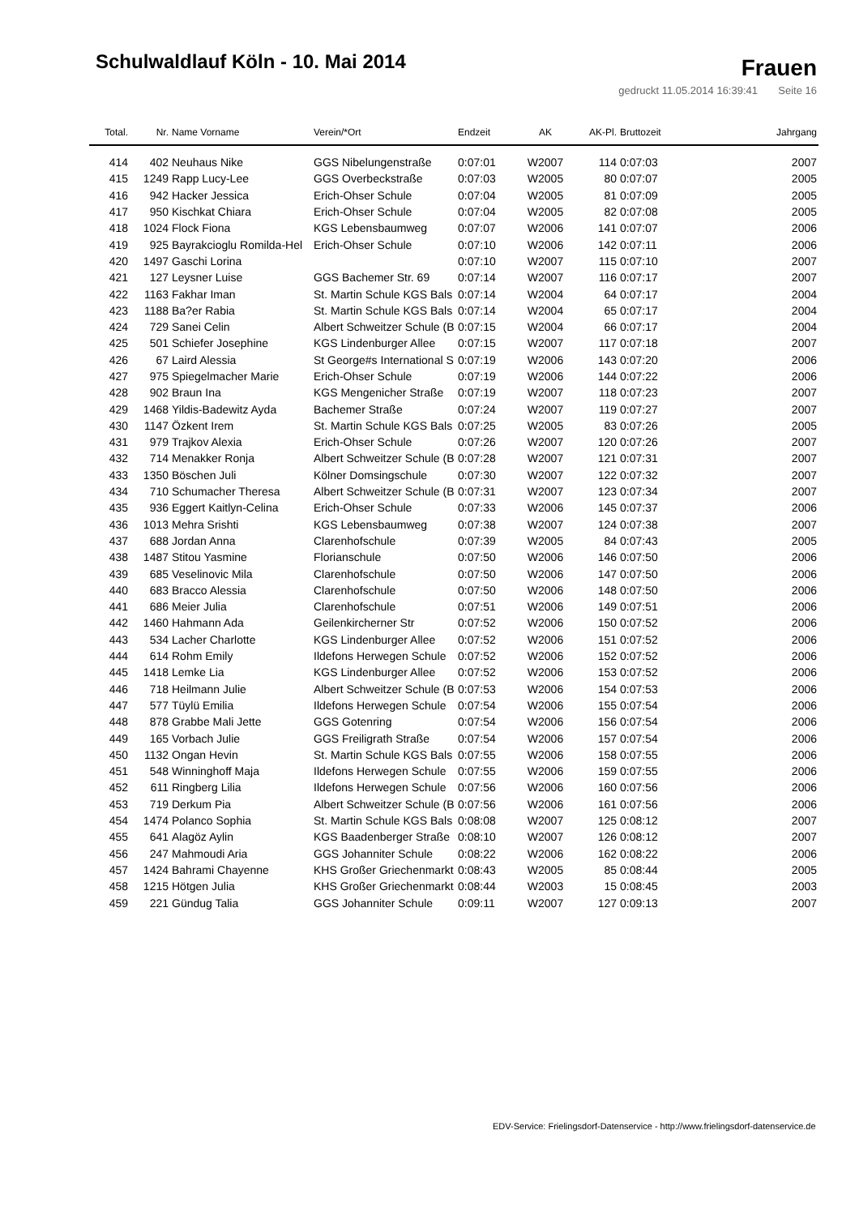Schulwaldlauf Köln - 10. Mai 2014
Frauen
gedruckt 11.05.2014 16:39:41 Seite 16
| Total. | Nr. | Name Vorname | Verein/*Ort | Endzeit | AK | AK-Pl. | Bruttozeit | Jahrgang |
| --- | --- | --- | --- | --- | --- | --- | --- | --- |
| 414 | 402 | Neuhaus Nike | GGS Nibelungenstraße | 0:07:01 | W2007 | 114 | 0:07:03 | 2007 |
| 415 | 1249 | Rapp Lucy-Lee | GGS Overbeckstraße | 0:07:03 | W2005 | 80 | 0:07:07 | 2005 |
| 416 | 942 | Hacker Jessica | Erich-Ohser Schule | 0:07:04 | W2005 | 81 | 0:07:09 | 2005 |
| 417 | 950 | Kischkat Chiara | Erich-Ohser Schule | 0:07:04 | W2005 | 82 | 0:07:08 | 2005 |
| 418 | 1024 | Flock Fiona | KGS Lebensbaumweg | 0:07:07 | W2006 | 141 | 0:07:07 | 2006 |
| 419 | 925 | Bayrakcioglu Romilda-Hel | Erich-Ohser Schule | 0:07:10 | W2006 | 142 | 0:07:11 | 2006 |
| 420 | 1497 | Gaschi Lorina | | 0:07:10 | W2007 | 115 | 0:07:10 | 2007 |
| 421 | 127 | Leysner Luise | GGS Bachemer Str. 69 | 0:07:14 | W2007 | 116 | 0:07:17 | 2007 |
| 422 | 1163 | Fakhar Iman | St. Martin Schule KGS Bals | 0:07:14 | W2004 | 64 | 0:07:17 | 2004 |
| 423 | 1188 | Ba?er Rabia | St. Martin Schule KGS Bals | 0:07:14 | W2004 | 65 | 0:07:17 | 2004 |
| 424 | 729 | Sanei Celin | Albert Schweitzer Schule (B | 0:07:15 | W2004 | 66 | 0:07:17 | 2004 |
| 425 | 501 | Schiefer Josephine | KGS Lindenburger Allee | 0:07:15 | W2007 | 117 | 0:07:18 | 2007 |
| 426 | 67 | Laird Alessia | St George#s International S | 0:07:19 | W2006 | 143 | 0:07:20 | 2006 |
| 427 | 975 | Spiegelmacher Marie | Erich-Ohser Schule | 0:07:19 | W2006 | 144 | 0:07:22 | 2006 |
| 428 | 902 | Braun Ina | KGS Mengenicher Straße | 0:07:19 | W2007 | 118 | 0:07:23 | 2007 |
| 429 | 1468 | Yildis-Badewitz Ayda | Bachemer Straße | 0:07:24 | W2007 | 119 | 0:07:27 | 2007 |
| 430 | 1147 | Özkent Irem | St. Martin Schule KGS Bals | 0:07:25 | W2005 | 83 | 0:07:26 | 2005 |
| 431 | 979 | Trajkov Alexia | Erich-Ohser Schule | 0:07:26 | W2007 | 120 | 0:07:26 | 2007 |
| 432 | 714 | Menakker Ronja | Albert Schweitzer Schule (B | 0:07:28 | W2007 | 121 | 0:07:31 | 2007 |
| 433 | 1350 | Böschen Juli | Kölner Domsingschule | 0:07:30 | W2007 | 122 | 0:07:32 | 2007 |
| 434 | 710 | Schumacher Theresa | Albert Schweitzer Schule (B | 0:07:31 | W2007 | 123 | 0:07:34 | 2007 |
| 435 | 936 | Eggert Kaitlyn-Celina | Erich-Ohser Schule | 0:07:33 | W2006 | 145 | 0:07:37 | 2006 |
| 436 | 1013 | Mehra Srishti | KGS Lebensbaumweg | 0:07:38 | W2007 | 124 | 0:07:38 | 2007 |
| 437 | 688 | Jordan Anna | Clarenhofschule | 0:07:39 | W2005 | 84 | 0:07:43 | 2005 |
| 438 | 1487 | Stitou Yasmine | Florianschule | 0:07:50 | W2006 | 146 | 0:07:50 | 2006 |
| 439 | 685 | Veselinovic Mila | Clarenhofschule | 0:07:50 | W2006 | 147 | 0:07:50 | 2006 |
| 440 | 683 | Bracco Alessia | Clarenhofschule | 0:07:50 | W2006 | 148 | 0:07:50 | 2006 |
| 441 | 686 | Meier Julia | Clarenhofschule | 0:07:51 | W2006 | 149 | 0:07:51 | 2006 |
| 442 | 1460 | Hahmann Ada | Geilenkircherner Str | 0:07:52 | W2006 | 150 | 0:07:52 | 2006 |
| 443 | 534 | Lacher Charlotte | KGS Lindenburger Allee | 0:07:52 | W2006 | 151 | 0:07:52 | 2006 |
| 444 | 614 | Rohm Emily | Ildefons Herwegen Schule | 0:07:52 | W2006 | 152 | 0:07:52 | 2006 |
| 445 | 1418 | Lemke Lia | KGS Lindenburger Allee | 0:07:52 | W2006 | 153 | 0:07:52 | 2006 |
| 446 | 718 | Heilmann Julie | Albert Schweitzer Schule (B | 0:07:53 | W2006 | 154 | 0:07:53 | 2006 |
| 447 | 577 | Tüylü Emilia | Ildefons Herwegen Schule | 0:07:54 | W2006 | 155 | 0:07:54 | 2006 |
| 448 | 878 | Grabbe Mali Jette | GGS Gotenring | 0:07:54 | W2006 | 156 | 0:07:54 | 2006 |
| 449 | 165 | Vorbach Julie | GGS Freiligrath Straße | 0:07:54 | W2006 | 157 | 0:07:54 | 2006 |
| 450 | 1132 | Ongan Hevin | St. Martin Schule KGS Bals | 0:07:55 | W2006 | 158 | 0:07:55 | 2006 |
| 451 | 548 | Winninghoff Maja | Ildefons Herwegen Schule | 0:07:55 | W2006 | 159 | 0:07:55 | 2006 |
| 452 | 611 | Ringberg Lilia | Ildefons Herwegen Schule | 0:07:56 | W2006 | 160 | 0:07:56 | 2006 |
| 453 | 719 | Derkum Pia | Albert Schweitzer Schule (B | 0:07:56 | W2006 | 161 | 0:07:56 | 2006 |
| 454 | 1474 | Polanco Sophia | St. Martin Schule KGS Bals | 0:08:08 | W2007 | 125 | 0:08:12 | 2007 |
| 455 | 641 | Alagöz Aylin | KGS Baadenberger Straße | 0:08:10 | W2007 | 126 | 0:08:12 | 2007 |
| 456 | 247 | Mahmoudi Aria | GGS Johanniter Schule | 0:08:22 | W2006 | 162 | 0:08:22 | 2006 |
| 457 | 1424 | Bahrami Chayenne | KHS Großer Griechenmarkt | 0:08:43 | W2005 | 85 | 0:08:44 | 2005 |
| 458 | 1215 | Hötgen Julia | KHS Großer Griechenmarkt | 0:08:44 | W2003 | 15 | 0:08:45 | 2003 |
| 459 | 221 | Gündug Talia | GGS Johanniter Schule | 0:09:11 | W2007 | 127 | 0:09:13 | 2007 |
EDV-Service: Frielingsdorf-Datenservice - http://www.frielingsdorf-datenservice.de